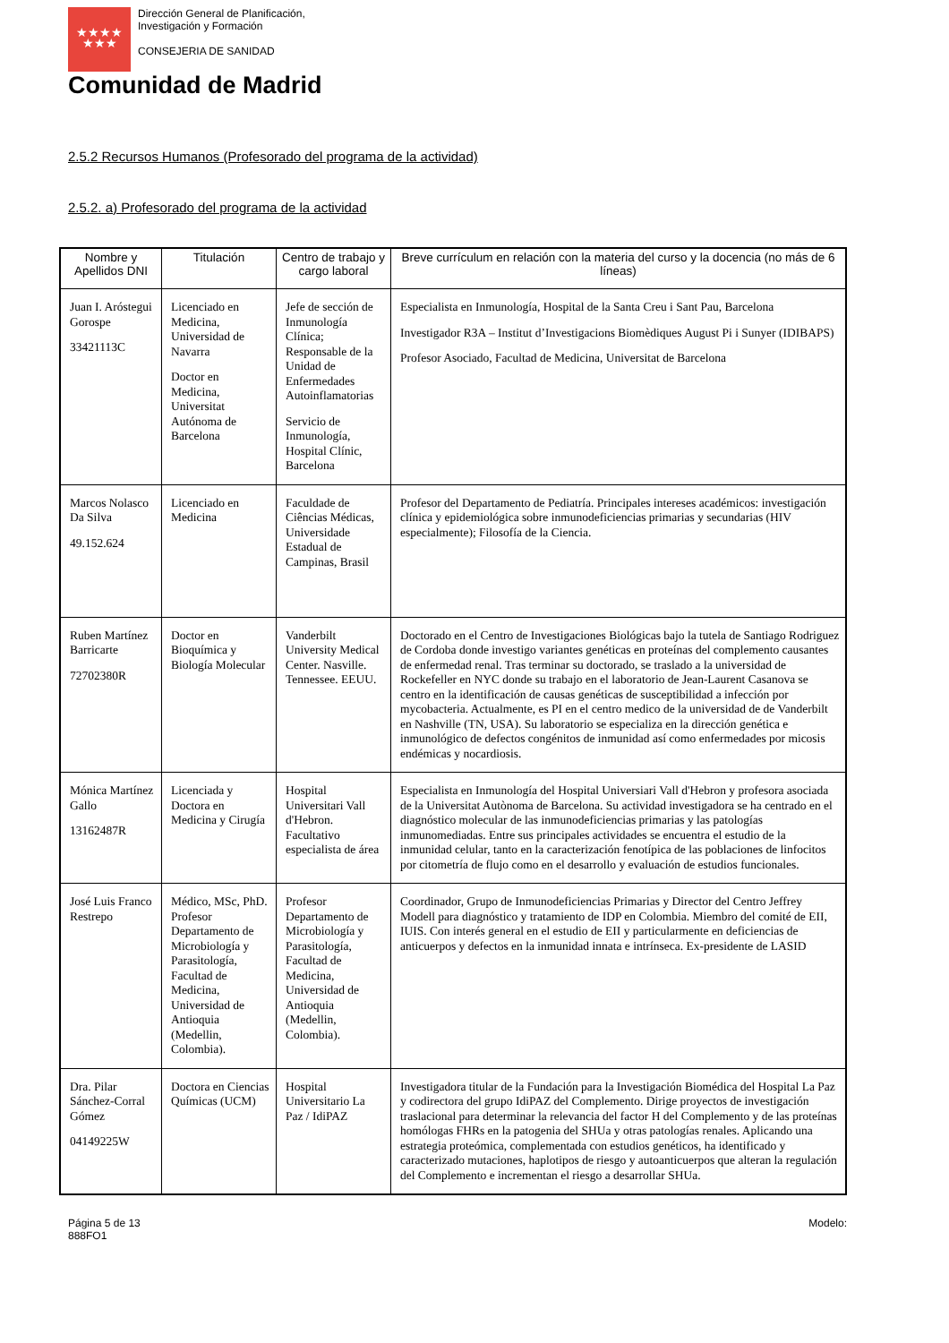★★★★
★★★
Dirección General de Planificación,
Investigación y Formación
CONSEJERIA DE SANIDAD
Comunidad de Madrid
2.5.2 Recursos Humanos (Profesorado del programa de la actividad)
2.5.2. a) Profesorado del programa de la actividad
| Nombre y Apellidos DNI | Titulación | Centro de trabajo y cargo laboral | Breve currículum en relación con la materia del curso y la docencia (no más de 6 líneas) |
| --- | --- | --- | --- |
| Juan I. Aróstegui Gorospe 33421113C | Licenciado en Medicina, Universidad de Navarra Doctor en Medicina, Universitat Autónoma de Barcelona | Jefe de sección de Inmunología Clínica; Responsable de la Unidad de Enfermedades Autoinflamatorias Servicio de Inmunología, Hospital Clínic, Barcelona | Especialista en Inmunología, Hospital de la Santa Creu i Sant Pau, Barcelona Investigador R3A – Institut d’Investigacions Biomèdiques August Pi i Sunyer (IDIBAPS) Profesor Asociado, Facultad de Medicina, Universitat de Barcelona |
| Marcos Nolasco Da Silva 49.152.624 | Licenciado en Medicina | Faculdade de Ciências Médicas, Universidade Estadual de Campinas, Brasil | Profesor del Departamento de Pediatría. Principales intereses académicos: investigación clínica y epidemiológica sobre inmunodeficiencias primarias y secundarias (HIV especialmente); Filosofía de la Ciencia. |
| Ruben Martínez Barricarte 72702380R | Doctor en Bioquímica y Biología Molecular | Vanderbilt University Medical Center. Nasville. Tennessee. EEUU. | Doctorado en el Centro de Investigaciones Biológicas bajo la tutela de Santiago Rodriguez de Cordoba donde investigo variantes genéticas en proteínas del complemento causantes de enfermedad renal. Tras terminar su doctorado, se traslado a la universidad de Rockefeller en NYC donde su trabajo en el laboratorio de Jean-Laurent Casanova se centro en la identificación de causas genéticas de susceptibilidad a infección por mycobacteria. Actualmente, es PI en el centro medico de la universidad de de Vanderbilt en Nashville (TN, USA). Su laboratorio se especializa en la dirección genética e inmunológico de defectos congénitos de inmunidad así como enfermedades por micosis endémicas y nocardiosis. |
| Mónica Martínez Gallo 13162487R | Licenciada y Doctora en Medicina y Cirugía | Hospital Universitari Vall d'Hebron. Facultativo especialista de área | Especialista en Inmunología del Hospital Universiari Vall d'Hebron y profesora asociada de la Universitat Autònoma de Barcelona. Su actividad investigadora se ha centrado en el diagnóstico molecular de las inmunodeficiencias primarias y las patologías inmunomediadas. Entre sus principales actividades se encuentra el estudio de la inmunidad celular, tanto en la caracterización fenotípica de las poblaciones de linfocitos por citometría de flujo como en el desarrollo y evaluación de estudios funcionales. |
| José Luis Franco Restrepo | Médico, MSc, PhD. Profesor Departamento de Microbiología y Parasitología, Facultad de Medicina, Universidad de Antioquia (Medellin, Colombia). | Profesor Departamento de Microbiología y Parasitología, Facultad de Medicina, Universidad de Antioquia (Medellin, Colombia). | Coordinador, Grupo de Inmunodeficiencias Primarias y Director del Centro Jeffrey Modell para diagnóstico y tratamiento de IDP en Colombia. Miembro del comité de EII, IUIS. Con interés general en el estudio de EII y particularmente en deficiencias de anticuerpos y defectos en la inmunidad innata e intrínseca. Ex-presidente de LASID |
| Dra. Pilar Sánchez-Corral Gómez 04149225W | Doctora en Ciencias Químicas (UCM) | Hospital Universitario La Paz / IdiPAZ | Investigadora titular de la Fundación para la Investigación Biomédica del Hospital La Paz y codirectora del grupo IdiPAZ del Complemento. Dirige proyectos de investigación traslacional para determinar la relevancia del factor H del Complemento y de las proteínas homólogas FHRs en la patogenia del SHUa y otras patologías renales. Aplicando una estrategia proteómica, complementada con estudios genéticos, ha identificado y caracterizado mutaciones, haplotipos de riesgo y autoanticuerpos que alteran la regulación del Complemento e incrementan el riesgo a desarrollar SHUa. |
Página 5 de 13
888FO1
Modelo: